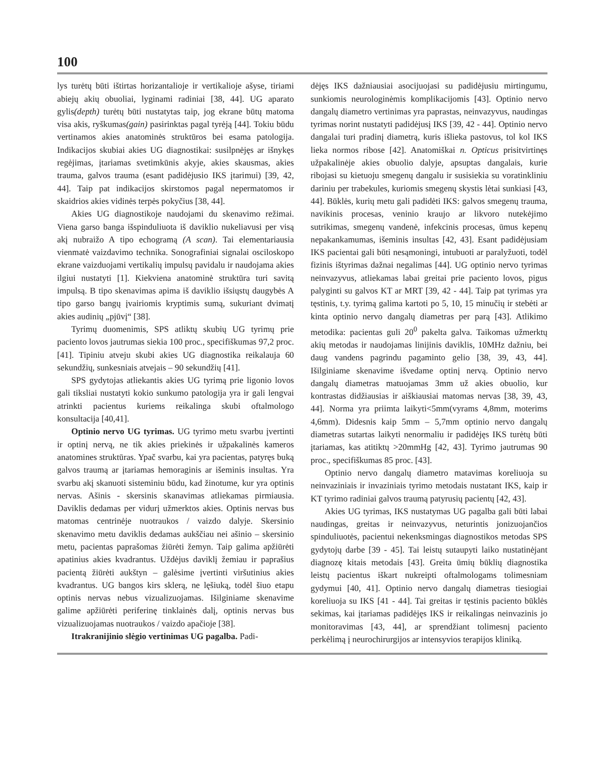100
lys turėtų būti ištirtas horizantalioje ir vertikalioje ašyse, tiriami abiejų akių obuoliai, lyginami radiniai [38, 44]. UG aparato gylis(depth) turėtų būti nustatytas taip, jog ekrane būtų matoma visa akis, ryškumas(gain) pasirinktas pagal tyrėją [44]. Tokiu būdu vertinamos akies anatominės struktūros bei esama patologija. Indikacijos skubiai akies UG diagnostikai: susilpnėjęs ar išnykęs regėjimas, įtariamas svetimkūnis akyje, akies skausmas, akies trauma, galvos trauma (esant padidėjusio IKS įtarimui) [39, 42, 44]. Taip pat indikacijos skirstomos pagal nepermatomos ir skaidrios akies vidinės terpės pokyčius [38, 44].
Akies UG diagnostikoje naudojami du skenavimo režimai. Viena garso banga išspinduliuota iš daviklio nukeliavusi per visą akį nubraižo A tipo echogramą (A scan). Tai elementariausia vienmatė vaizdavimo technika. Sonografiniai signalai osciloskopo ekrane vaizduojami vertikalių impulsų pavidalu ir naudojama akies ilgiui nustatyti [1]. Kiekviena anatominė struktūra turi savitą impulsą. B tipo skenavimas apima iš daviklio išsiųstų daugybės A tipo garso bangų įvairiomis kryptimis sumą, sukuriant dvimatį akies audinių „pjūvį“ [38].
Tyrimų duomenimis, SPS atliktų skubių UG tyrimų prie paciento lovos jautrumas siekia 100 proc., specifiškumas 97,2 proc. [41]. Tipiniu atveju skubi akies UG diagnostika reikalauja 60 sekundžių, sunkesniais atvejais – 90 sekundžių [41].
SPS gydytojas atliekantis akies UG tyrimą prie ligonio lovos gali tiksliai nustatyti kokio sunkumo patologija yra ir gali lengvai atrinkti pacientus kuriems reikalinga skubi oftalmologo konsultacija [40,41].
Optinio nervo UG tyrimas. UG tyrimo metu svarbu įvertinti ir optinį nervą, ne tik akies priekinės ir užpakalinės kameros anatomines struktūras. Ypač svarbu, kai yra pacientas, patyręs buką galvos traumą ar įtariamas hemoraginis ar išeminis insultas. Yra svarbu akį skanuoti sisteminiu būdu, kad žinotume, kur yra optinis nervas. Ašinis - skersinis skanavimas atliekamas pirmiausia. Daviklis dedamas per vidurį užmerktos akies. Optinis nervas bus matomas centrinėje nuotraukos / vaizdo dalyje. Skersinio skenavimo metu daviklis dedamas aukščiau nei ašinio – skersinio metu, pacientas paprašomas žiūrėti žemyn. Taip galima apžiūrėti apatinius akies kvadrantus. Uždėjus daviklį žemiau ir paprašius pacientą žiūrėti aukštyn – galėsime įvertinti viršutinius akies kvadrantus. UG bangos kirs sklerą, ne lęšiuką, todėl šiuo etapu optinis nervas nebus vizualizuojamas. Išilginiame skenavime galime apžiūrėti periferinę tinklainės dalį, optinis nervas bus vizualizuojamas nuotraukos / vaizdo apačioje [38].
Itrakranijinio slėgio vertinimas UG pagalba. Padi-
dėjęs IKS dažniausiai asocijuojasi su padidėjusiu mirtingumu, sunkiomis neurologinėmis komplikacijomis [43]. Optinio nervo dangalų diametro vertinimas yra paprastas, neinvazyvus, naudingas tyrimas norint nustatyti padidėjusį IKS [39, 42 - 44]. Optinio nervo dangalai turi pradinį diametrą, kuris išlieka pastovus, tol kol IKS lieka normos ribose [42]. Anatomiškai n. Opticus prisitvirtinęs užpakalinėje akies obuolio dalyje, apsuptas dangalais, kurie ribojasi su kietuoju smegenų dangalu ir susisiekia su voratinkliniu dariniu per trabekules, kuriomis smegenų skystis lėtai sunkiasi [43, 44]. Būklės, kurių metu gali padidėti IKS: galvos smegenų trauma, navikinis procesas, veninio kraujo ar likvoro nutekėjimo sutrikimas, smegenų vandenė, infekcinis procesas, ūmus kepenų nepakankamumas, išeminis insultas [42, 43]. Esant padidėjusiam IKS pacientai gali būti nesąmoningi, intubuoti ar paralyžuoti, todėl fizinis ištyrimas dažnai negalimas [44]. UG optinio nervo tyrimas neinvazyvus, atliekamas labai greitai prie paciento lovos, pigus palyginti su galvos KT ar MRT [39, 42 - 44]. Taip pat tyrimas yra tęstinis, t.y. tyrimą galima kartoti po 5, 10, 15 minučių ir stebėti ar kinta optinio nervo dangalų diametras per parą [43]. Atlikimo metodika: pacientas guli 20<sup>0</sup> pakelta galva. Taikomas užmerktų akių metodas ir naudojamas linijinis daviklis, 10MHz dažniu, bei daug vandens pagrindu pagaminto gelio [38, 39, 43, 44]. Išilginiame skenavime išvedame optinį nervą. Optinio nervo dangalų diametras matuojamas 3mm už akies obuolio, kur kontrastas didžiausias ir aiškiausiai matomas nervas [38, 39, 43, 44]. Norma yra priimta laikyti<5mm(vyrams 4,8mm, moterims 4,6mm). Didesnis kaip 5mm – 5,7mm optinio nervo dangalų diametras sutartas laikyti nenormaliu ir padidėjęs IKS turėtų būti įtariamas, kas atitiktų >20mmHg [42, 43]. Tyrimo jautrumas 90 proc., specifiškumas 85 proc. [43].
Optinio nervo dangalų diametro matavimas koreliuoja su neinvaziniais ir invaziniais tyrimo metodais nustatant IKS, kaip ir KT tyrimo radiniai galvos traumą patyrusių pacientų [42, 43].
Akies UG tyrimas, IKS nustatymas UG pagalba gali būti labai naudingas, greitas ir neinvazyvus, neturintis jonizuojančios spinduliuotės, pacientui nekenksmingas diagnostikos metodas SPS gydytojų darbe [39 - 45]. Tai leistų sutaupyti laiko nustatinėjant diagnozę kitais metodais [43]. Greita ūmių būklių diagnostika leistų pacientus iškart nukreipti oftalmologams tolimesniam gydymui [40, 41]. Optinio nervo dangalų diametras tiesiogiai koreliuoja su IKS [41 - 44]. Tai greitas ir tęstinis paciento būklės sekimas, kai įtariamas padidėjęs IKS ir reikalingas neinvazinis jo monitoravimas [43, 44], ar sprendžiant tolimesnį paciento perkėlimą į neurochirurgijos ar intensyvios terapijos kliniką.